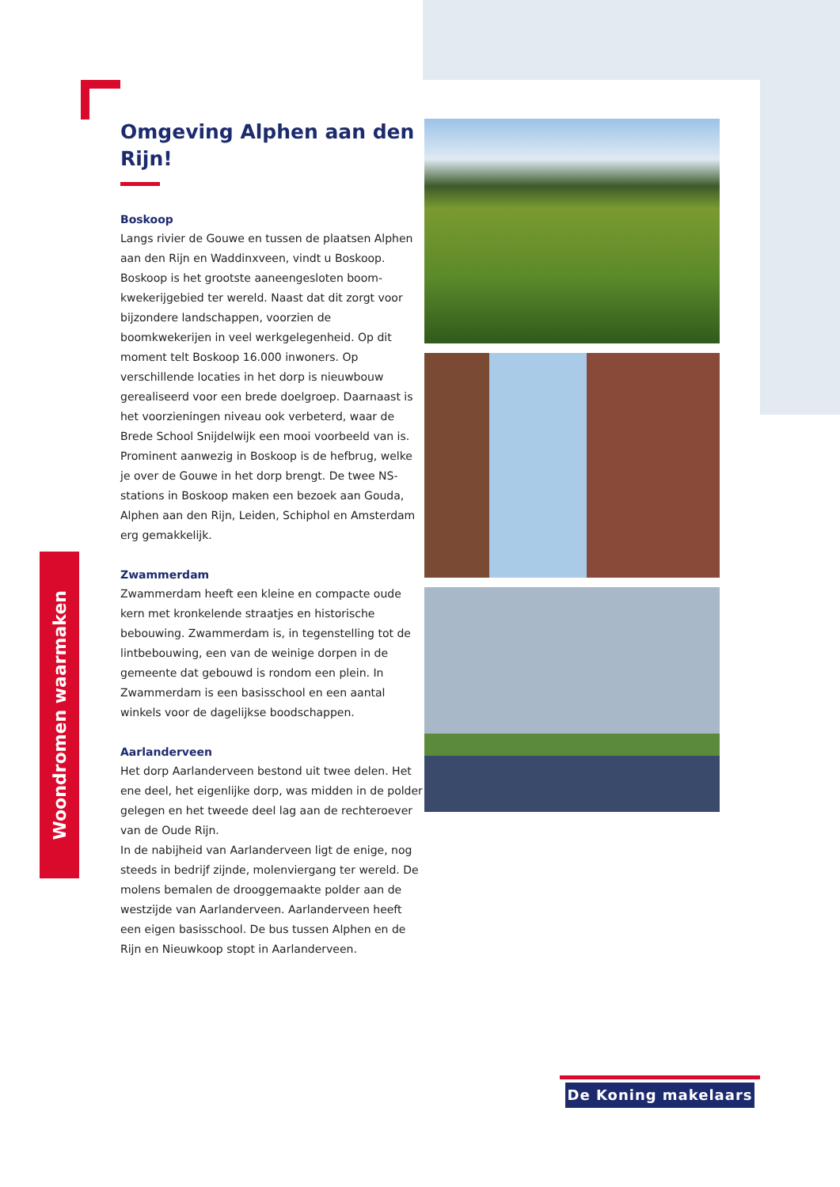Omgeving Alphen aan den Rijn!
Boskoop
Langs rivier de Gouwe en tussen de plaatsen Alphen aan den Rijn en Waddinxveen, vindt u Boskoop. Boskoop is het grootste aaneengesloten boom­kwekerijgebied ter wereld. Naast dat dit zorgt voor bijzondere landschappen, voorzien de boomkwekerijen in veel werkgelegenheid. Op dit moment telt Boskoop 16.000 inwoners. Op verschillende locaties in het dorp is nieuwbouw gerealiseerd voor een brede doelgroep. Daarnaast is het voorzieningen niveau ook verbeterd, waar de Brede School Snijdelwijk een mooi voorbeeld van is. Prominent aanwezig in Boskoop is de hefbrug, welke je over de Gouwe in het dorp brengt. De twee NS-stations in Boskoop maken een bezoek aan Gouda, Alphen aan den Rijn, Leiden, Schiphol en Amsterdam erg gemakkelijk.
Zwammerdam
Zwammerdam heeft een kleine en compacte oude kern met kronkelende straatjes en historische bebouwing. Zwammerdam is, in tegenstelling tot de lintbebouwing, een van de weinige dorpen in de gemeente dat gebouwd is rondom een plein. In Zwammerdam is een basisschool en een aantal winkels voor de dagelijkse boodschappen.
Aarlanderveen
Het dorp Aarlanderveen bestond uit twee delen. Het ene deel, het eigenlijke dorp, was midden in de polder gelegen en het tweede deel lag aan de rechteroever van de Oude Rijn.
In de nabijheid van Aarlanderveen ligt de enige, nog steeds in bedrijf zijnde, molenviergang ter wereld. De molens bemalen de drooggemaakte polder aan de westzijde van Aarlanderveen. Aarlanderveen heeft een eigen basisschool. De bus tussen Alphen en de Rijn en Nieuwkoop stopt in Aarlanderveen.
Woondromen waarmaken
De Koning makelaars